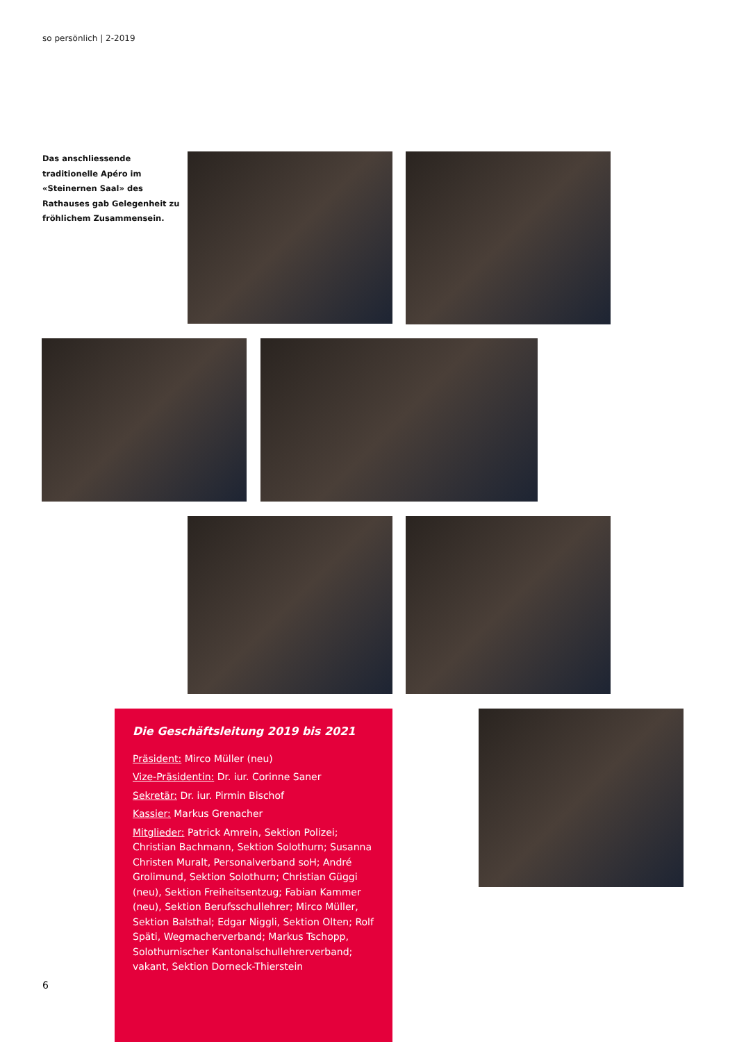so persönlich | 2-2019
Das anschliessende traditionelle Apéro im «Steinernen Saal» des Rathauses gab Gelegenheit zu fröhlichem Zusammensein.
Die Geschäftsleitung 2019 bis 2021
Präsident: Mirco Müller (neu)
Vize-Präsidentin: Dr. iur. Corinne Saner
Sekretär: Dr. iur. Pirmin Bischof
Kassier: Markus Grenacher
Mitglieder: Patrick Amrein, Sektion Polizei; Christian Bachmann, Sektion Solothurn; Susanna Christen Muralt, Personalverband soH; André Grolimund, Sektion Solothurn; Christian Güggi (neu), Sektion Freiheitsentzug; Fabian Kammer (neu), Sektion Berufsschullehrer; Mirco Müller, Sektion Balsthal; Edgar Niggli, Sektion Olten; Rolf Späti, Wegmacherverband; Markus Tschopp, Solothurnischer Kantonalschullehrerverband; vakant, Sektion Dorneck-Thierstein
6